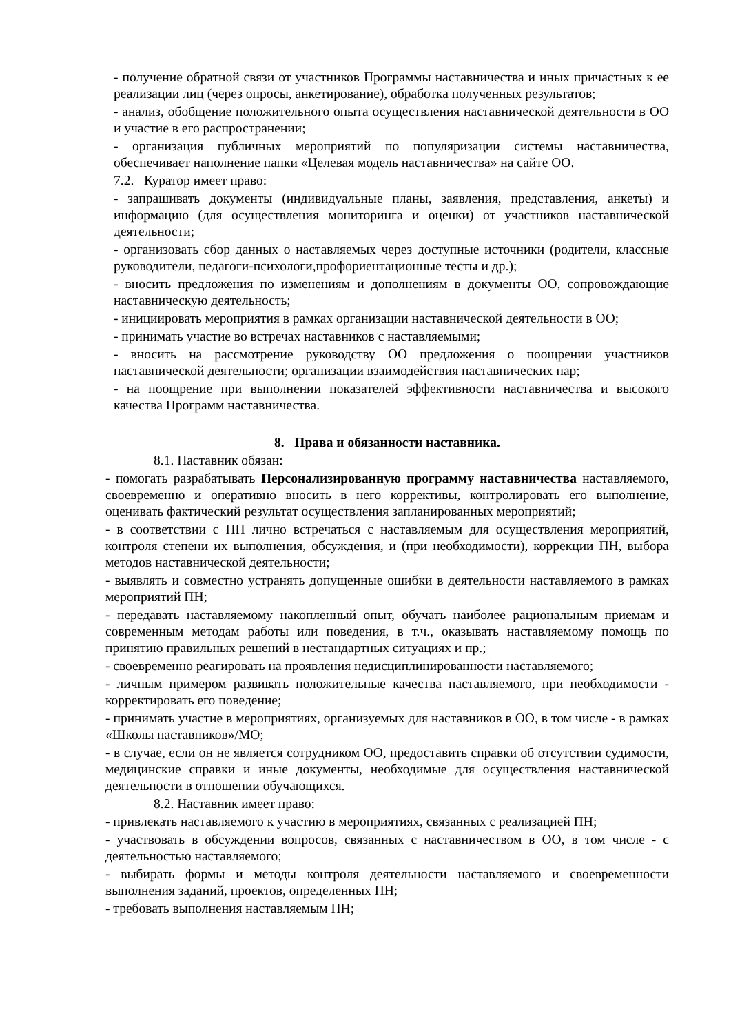- получение обратной связи от участников Программы наставничества и иных причастных к ее реализации лиц (через опросы, анкетирование), обработка полученных результатов;
- анализ, обобщение положительного опыта осуществления наставнической деятельности в ОО и участие в его распространении;
- организация публичных мероприятий по популяризации системы наставничества, обеспечивает наполнение папки «Целевая модель наставничества» на сайте ОО.
7.2. Куратор имеет право:
- запрашивать документы (индивидуальные планы, заявления, представления, анкеты) и информацию (для осуществления мониторинга и оценки) от участников наставнической деятельности;
- организовать сбор данных о наставляемых через доступные источники (родители, классные руководители, педагоги-психологи,профориентационные тесты и др.);
- вносить предложения по изменениям и дополнениям в документы ОО, сопровождающие наставническую деятельность;
- инициировать мероприятия в рамках организации наставнической деятельности в ОО;
- принимать участие во встречах наставников с наставляемыми;
- вносить на рассмотрение руководству ОО предложения о поощрении участников наставнической деятельности; организации взаимодействия наставнических пар;
- на поощрение при выполнении показателей эффективности наставничества и высокого качества Программ наставничества.
8. Права и обязанности наставника.
8.1. Наставник обязан:
- помогать разрабатывать Персонализированную программу наставничества наставляемого, своевременно и оперативно вносить в него коррективы, контролировать его выполнение, оценивать фактический результат осуществления запланированных мероприятий;
- в соответствии с ПН лично встречаться с наставляемым для осуществления мероприятий, контроля степени их выполнения, обсуждения, и (при необходимости), коррекции ПН, выбора методов наставнической деятельности;
- выявлять и совместно устранять допущенные ошибки в деятельности наставляемого в рамках мероприятий ПН;
- передавать наставляемому накопленный опыт, обучать наиболее рациональным приемам и современным методам работы или поведения, в т.ч., оказывать наставляемому помощь по принятию правильных решений в нестандартных ситуациях и пр.;
- своевременно реагировать на проявления недисциплинированности наставляемого;
- личным примером развивать положительные качества наставляемого, при необходимости - корректировать его поведение;
- принимать участие в мероприятиях, организуемых для наставников в ОО, в том числе - в рамках «Школы наставников»/МО;
- в случае, если он не является сотрудником ОО, предоставить справки об отсутствии судимости, медицинские справки и иные документы, необходимые для осуществления наставнической деятельности в отношении обучающихся.
8.2. Наставник имеет право:
- привлекать наставляемого к участию в мероприятиях, связанных с реализацией ПН;
- участвовать в обсуждении вопросов, связанных с наставничеством в ОО, в том числе - с деятельностью наставляемого;
- выбирать формы и методы контроля деятельности наставляемого и своевременности выполнения заданий, проектов, определенных ПН;
- требовать выполнения наставляемым ПН;